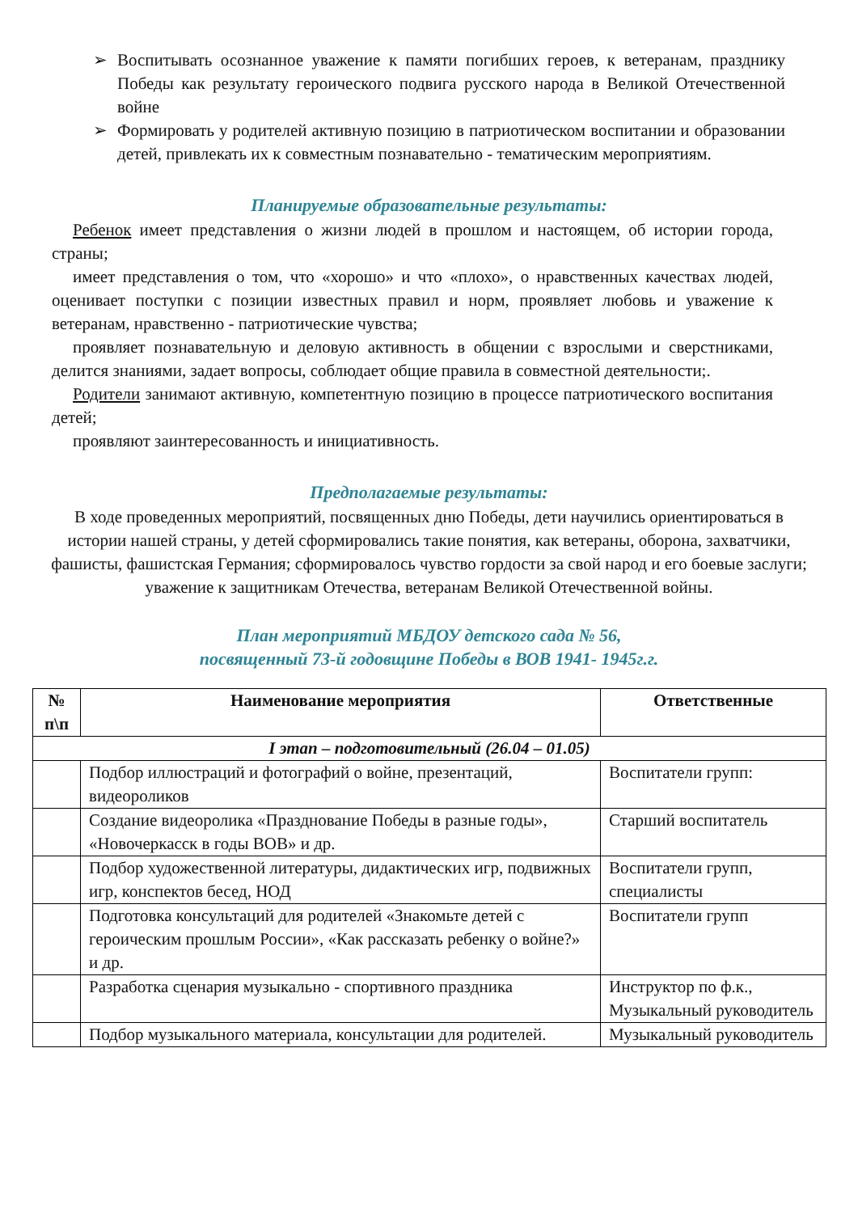➢ Воспитывать осознанное уважение к памяти погибших героев, к ветеранам, празднику Победы как результату героического подвига русского народа в Великой Отечественной войне
➢ Формировать у родителей активную позицию в патриотическом воспитании и образовании детей, привлекать их к совместным познавательно - тематическим мероприятиям.
Планируемые образовательные результаты:
Ребенок имеет представления о жизни людей в прошлом и настоящем, об истории города, страны;
имеет представления о том, что «хорошо» и что «плохо», о нравственных качествах людей, оценивает поступки с позиции известных правил и норм, проявляет любовь и уважение к ветеранам, нравственно - патриотические чувства;
проявляет познавательную и деловую активность в общении с взрослыми и сверстниками, делится знаниями, задает вопросы, соблюдает общие правила в совместной деятельности;.
Родители занимают активную, компетентную позицию в процессе патриотического воспитания детей;
проявляют заинтересованность и инициативность.
Предполагаемые результаты:
В ходе проведенных мероприятий, посвященных дню Победы, дети научились ориентироваться в истории нашей страны, у детей сформировались такие понятия, как ветераны, оборона, захватчики, фашисты, фашистская Германия; сформировалось чувство гордости за свой народ и его боевые заслуги; уважение к защитникам Отечества, ветеранам Великой Отечественной войны.
План мероприятий МБДОУ детского сада № 56,
посвященный 73-й годовщине Победы в ВОВ 1941- 1945г.г.
| № п\п | Наименование мероприятия | Ответственные |
| --- | --- | --- |
| I этап – подготовительный (26.04 – 01.05) | | |
| | Подбор иллюстраций и фотографий о войне, презентаций, видеороликов | Воспитатели групп: |
| | Создание видеоролика «Празднование Победы в разные годы», «Новочеркасск в годы ВОВ» и др. | Старший воспитатель |
| | Подбор художественной литературы, дидактических игр, подвижных игр, конспектов бесед, НОД | Воспитатели групп, специалисты |
| | Подготовка консультаций для родителей «Знакомьте детей с героическим прошлым России», «Как рассказать ребенку о войне?» и др. | Воспитатели групп |
| | Разработка сценария музыкально - спортивного праздника | Инструктор по ф.к., Музыкальный руководитель |
| | Подбор музыкального материала, консультации для родителей. | Музыкальный руководитель |